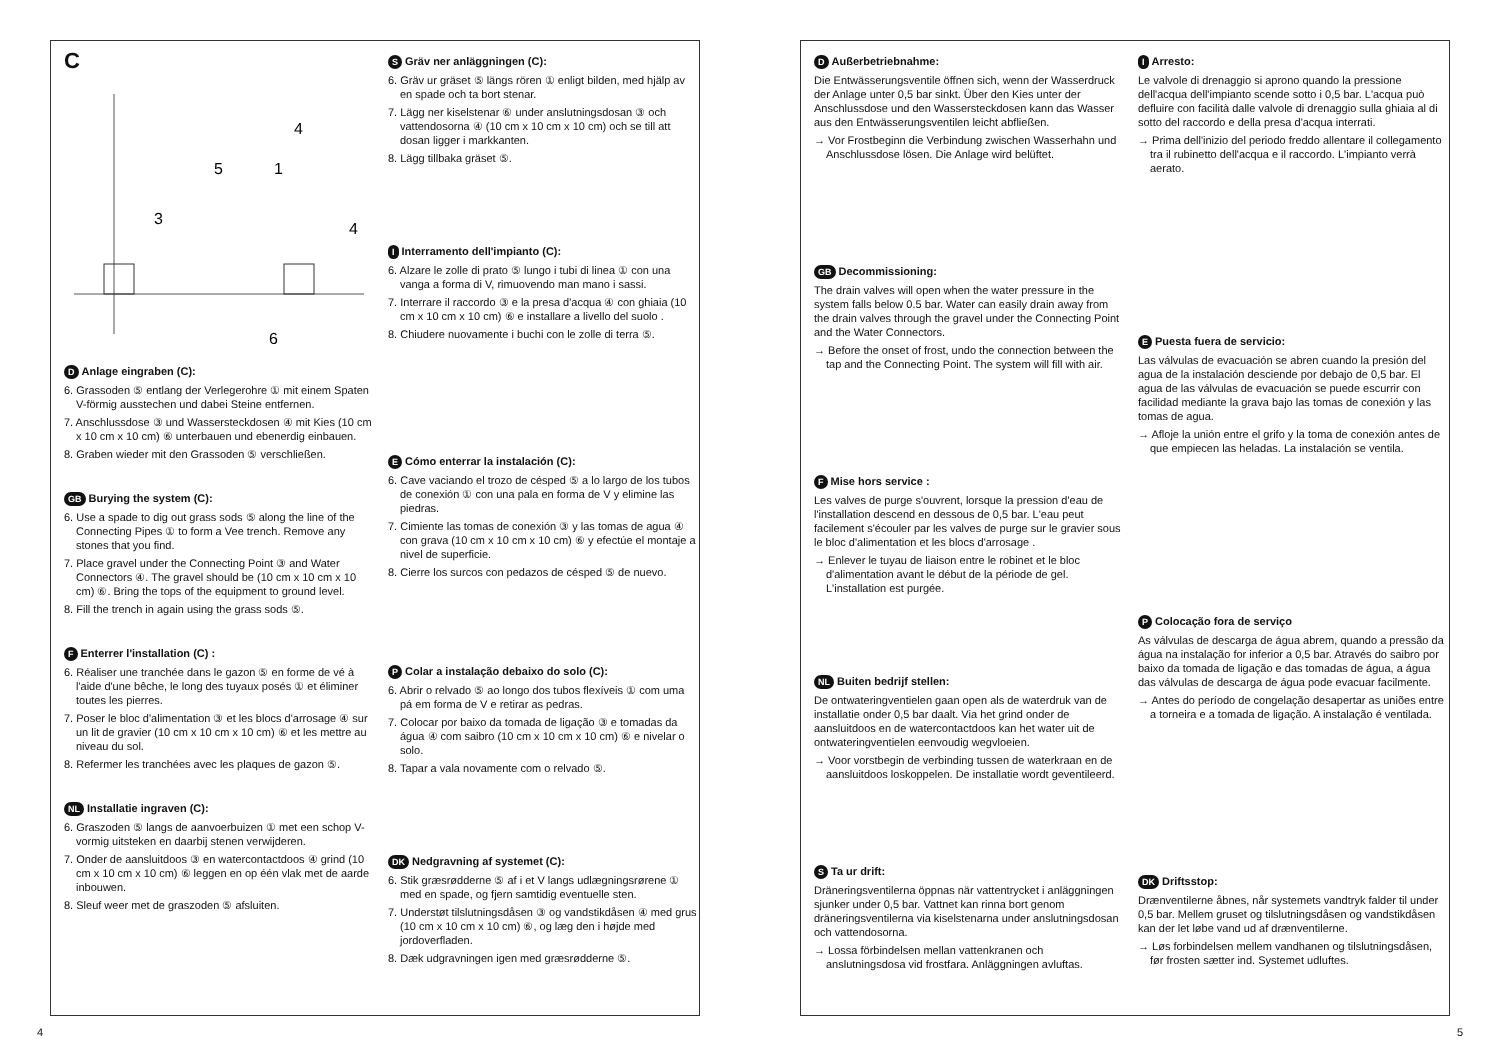C
4
5
1
3
4
6
D Anlage eingraben (C):
6. Grassoden ⑤ entlang der Verlegerohre ① mit einem Spaten V-förmig ausstechen und dabei Steine entfernen.
7. Anschlussdose ③ und Wassersteckdosen ④ mit Kies (10 cm x 10 cm x 10 cm) ⑥ unterbauen und ebenerdig einbauen.
8. Graben wieder mit den Grassoden ⑤ verschließen.
GB Burying the system (C):
6. Use a spade to dig out grass sods ⑤ along the line of the Connecting Pipes ① to form a Vee trench. Remove any stones that you find.
7. Place gravel under the Connecting Point ③ and Water Connectors ④. The gravel should be (10 cm x 10 cm x 10 cm) ⑥. Bring the tops of the equipment to ground level.
8. Fill the trench in again using the grass sods ⑤.
F Enterrer l'installation (C) :
6. Réaliser une tranchée dans le gazon ⑤ en forme de vé à l'aide d'une bêche, le long des tuyaux posés ① et éliminer toutes les pierres.
7. Poser le bloc d'alimentation ③ et les blocs d'arrosage ④ sur un lit de gravier (10 cm x 10 cm x 10 cm) ⑥ et les mettre au niveau du sol.
8. Refermer les tranchées avec les plaques de gazon ⑤.
NL Installatie ingraven (C):
6. Graszoden ⑤ langs de aanvoerbuizen ① met een schop V-vormig uitsteken en daarbij stenen verwijderen.
7. Onder de aansluitdoos ③ en watercontactdoos ④ grind (10 cm x 10 cm x 10 cm) ⑥ leggen en op één vlak met de aarde inbouwen.
8. Sleuf weer met de graszoden ⑤ afsluiten.
S Gräv ner anläggningen (C):
6. Gräv ur gräset ⑤ längs rören ① enligt bilden, med hjälp av en spade och ta bort stenar.
7. Lägg ner kiselstenar ⑥ under anslutningsdosan ③ och vattendosorna ④ (10 cm x 10 cm x 10 cm) och se till att dosan ligger i markkanten.
8. Lägg tillbaka gräset ⑤.
I Interramento dell'impianto (C):
6. Alzare le zolle di prato ⑤ lungo i tubi di linea ① con una vanga a forma di V, rimuovendo man mano i sassi.
7. Interrare il raccordo ③ e la presa d'acqua ④ con ghiaia (10 cm x 10 cm x 10 cm) ⑥ e installare a livello del suolo .
8. Chiudere nuovamente i buchi con le zolle di terra ⑤.
E Cómo enterrar la instalación (C):
6. Cave vaciando el trozo de césped ⑤ a lo largo de los tubos de conexión ① con una pala en forma de V y elimine las piedras.
7. Cimiente las tomas de conexión ③ y las tomas de agua ④ con grava (10 cm x 10 cm x 10 cm) ⑥ y efectúe el montaje a nivel de superficie.
8. Cierre los surcos con pedazos de césped ⑤ de nuevo.
P Colar a instalação debaixo do solo (C):
6. Abrir o relvado ⑤ ao longo dos tubos flexíveis ① com uma pá em forma de V e retirar as pedras.
7. Colocar por baixo da tomada de ligação ③ e tomadas da água ④ com saibro (10 cm x 10 cm x 10 cm) ⑥ e nivelar o solo.
8. Tapar a vala novamente com o relvado ⑤.
DK Nedgravning af systemet (C):
6. Stik græsrødderne ⑤ af i et V langs udlægningsrørene ① med en spade, og fjern samtidig eventuelle sten.
7. Understøt tilslutningsdåsen ③ og vandstikdåsen ④ med grus (10 cm x 10 cm x 10 cm) ⑥, og læg den i højde med jordoverfladen.
8. Dæk udgravningen igen med græsrødderne ⑤.
D Außerbetriebnahme:
Die Entwässerungsventile öffnen sich, wenn der Wasserdruck der Anlage unter 0,5 bar sinkt. Über den Kies unter der Anschlussdose und den Wassersteckdosen kann das Wasser aus den Entwässerungsventilen leicht abfließen.
→ Vor Frostbeginn die Verbindung zwischen Wasserhahn und Anschlussdose lösen. Die Anlage wird belüftet.
GB Decommissioning:
The drain valves will open when the water pressure in the system falls below 0.5 bar. Water can easily drain away from the drain valves through the gravel under the Connecting Point and the Water Connectors.
→ Before the onset of frost, undo the connection between the tap and the Connecting Point. The system will fill with air.
F Mise hors service :
Les valves de purge s'ouvrent, lorsque la pression d'eau de l'installation descend en dessous de 0,5 bar. L'eau peut facilement s'écouler par les valves de purge sur le gravier sous le bloc d'alimentation et les blocs d'arrosage .
→ Enlever le tuyau de liaison entre le robinet et le bloc d'alimentation avant le début de la période de gel. L'installation est purgée.
NL Buiten bedrijf stellen:
De ontwateringventielen gaan open als de waterdruk van de installatie onder 0,5 bar daalt. Via het grind onder de aansluitdoos en de watercontactdoos kan het water uit de ontwateringventielen eenvoudig wegvloeien.
→ Voor vorstbegin de verbinding tussen de waterkraan en de aansluitdoos loskoppelen. De installatie wordt geventileerd.
S Ta ur drift:
Dräneringsventilerna öppnas när vattentrycket i anläggningen sjunker under 0,5 bar. Vattnet kan rinna bort genom dräneringsventilerna via kiselstenarna under anslutningsdosan och vattendosorna.
→ Lossa förbindelsen mellan vattenkranen och anslutningsdosa vid frostfara. Anläggningen avluftas.
I Arresto:
Le valvole di drenaggio si aprono quando la pressione dell'acqua dell'impianto scende sotto i 0,5 bar. L'acqua può defluire con facilità dalle valvole di drenaggio sulla ghiaia al di sotto del raccordo e della presa d'acqua interrati.
→ Prima dell'inizio del periodo freddo allentare il collegamento tra il rubinetto dell'acqua e il raccordo. L'impianto verrà aerato.
E Puesta fuera de servicio:
Las válvulas de evacuación se abren cuando la presión del agua de la instalación desciende por debajo de 0,5 bar. El agua de las válvulas de evacuación se puede escurrir con facilidad mediante la grava bajo las tomas de conexión y las tomas de agua.
→ Afloje la unión entre el grifo y la toma de conexión antes de que empiecen las heladas. La instalación se ventila.
P Colocação fora de serviço
As válvulas de descarga de água abrem, quando a pressão da água na instalação for inferior a 0,5 bar. Através do saibro por baixo da tomada de ligação e das tomadas de água, a água das válvulas de descarga de água pode evacuar facilmente.
→ Antes do período de congelação desapertar as uniões entre a torneira e a tomada de ligação. A instalação é ventilada.
DK Driftsstop:
Drænventilerne åbnes, når systemets vandtryk falder til under 0,5 bar. Mellem gruset og tilslutningsdåsen og vandstikdåsen kan der let løbe vand ud af drænventilerne.
→ Løs forbindelsen mellem vandhanen og tilslutningsdåsen, før frosten sætter ind. Systemet udluftes.
4 5